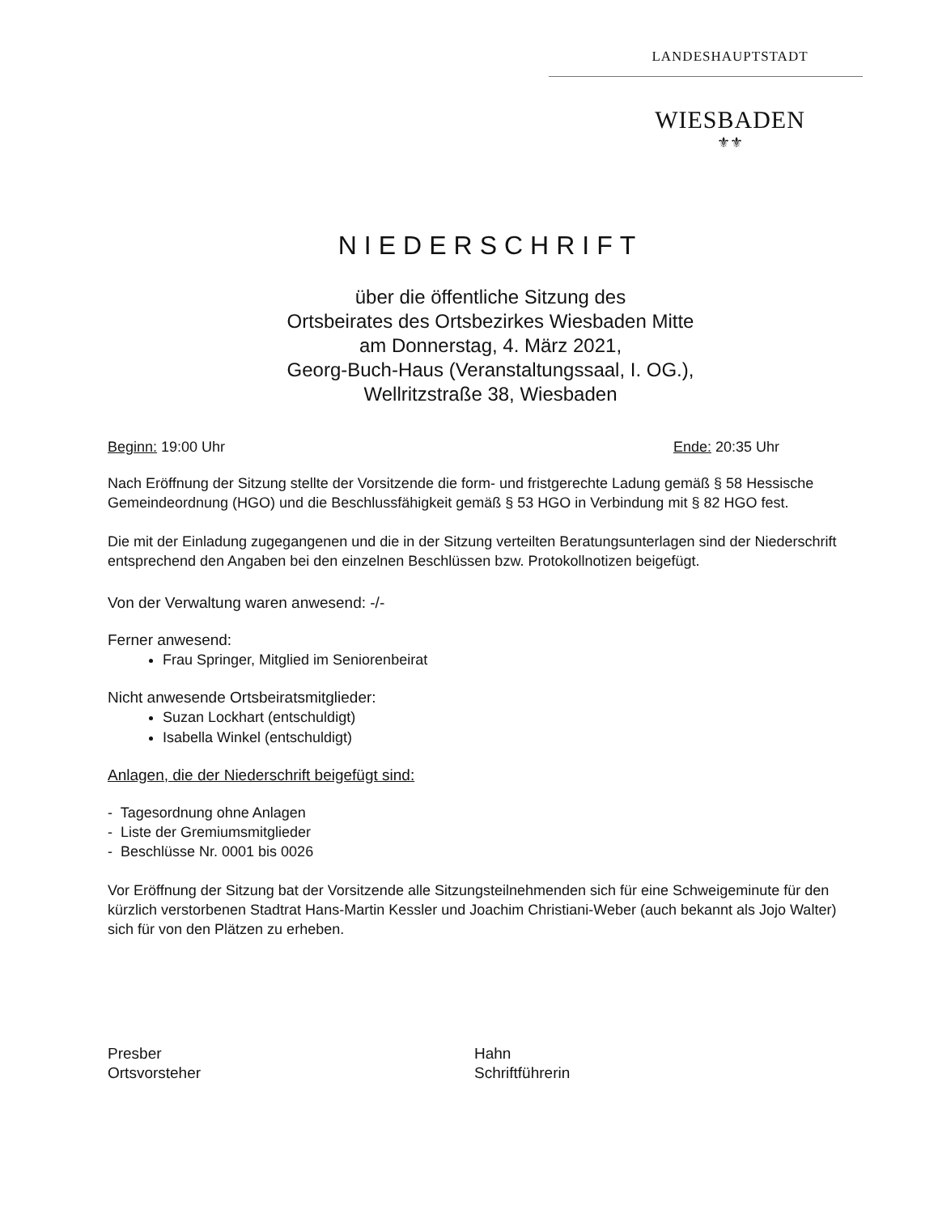LANDESHAUPTSTADT
WIESBADEN
⚜⚜
NIEDERSCHRIFT
über die öffentliche Sitzung des
Ortsbeirates des Ortsbezirkes Wiesbaden Mitte
am Donnerstag, 4. März 2021,
Georg-Buch-Haus (Veranstaltungssaal, I. OG.),
Wellritzstraße 38, Wiesbaden
Beginn: 19:00 Uhr Ende: 20:35 Uhr
Nach Eröffnung der Sitzung stellte der Vorsitzende die form- und fristgerechte Ladung gemäß § 58 Hessische Gemeindeordnung (HGO) und die Beschlussfähigkeit gemäß § 53 HGO in Verbindung mit § 82 HGO fest.
Die mit der Einladung zugegangenen und die in der Sitzung verteilten Beratungsunterlagen sind der Niederschrift entsprechend den Angaben bei den einzelnen Beschlüssen bzw. Protokollnotizen beigefügt.
Von der Verwaltung waren anwesend: -/-
Ferner anwesend:
Frau Springer, Mitglied im Seniorenbeirat
Nicht anwesende Ortsbeiratsmitglieder:
Suzan Lockhart (entschuldigt)
Isabella Winkel (entschuldigt)
Anlagen, die der Niederschrift beigefügt sind:
- Tagesordnung ohne Anlagen
- Liste der Gremiumsmitglieder
- Beschlüsse Nr. 0001 bis 0026
Vor Eröffnung der Sitzung bat der Vorsitzende alle Sitzungsteilnehmenden sich für eine Schweigeminute für den kürzlich verstorbenen Stadtrat Hans-Martin Kessler und Joachim Christiani-Weber (auch bekannt als Jojo Walter) sich für von den Plätzen zu erheben.
Presber
Ortsvorsteher
Hahn
Schriftführerin